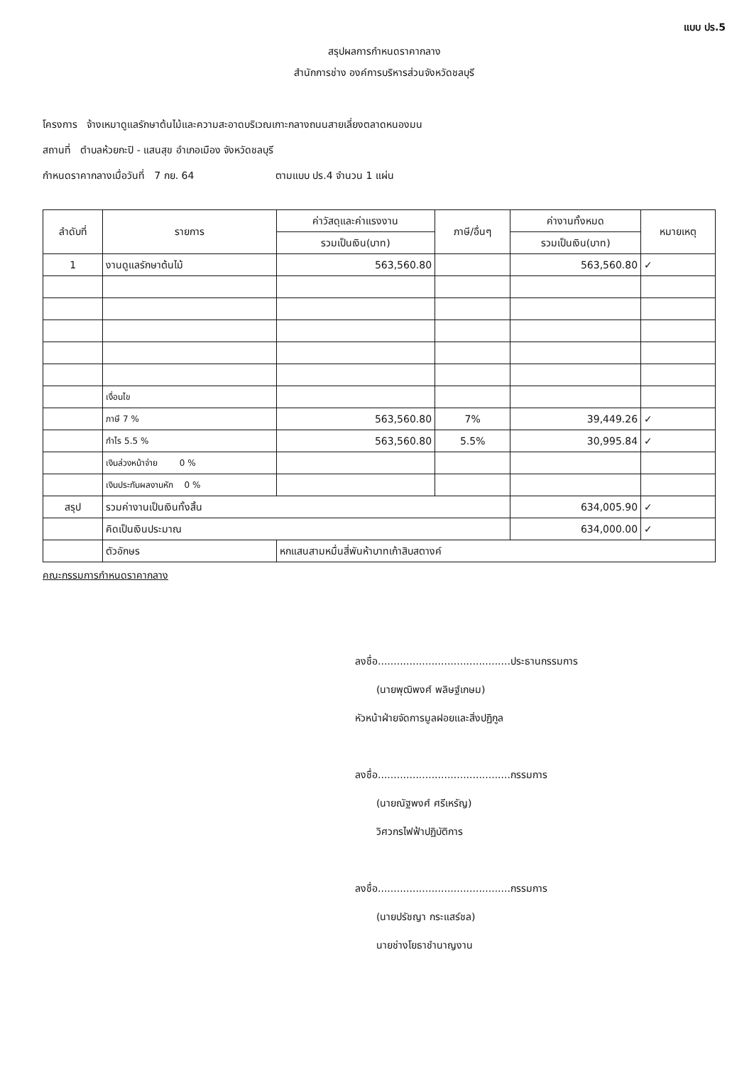แบบ ปร.5
สรุปผลการกำหนดราคากลาง
สำนักการช่าง องค์การบริหารส่วนจังหวัดชลบุรี
โครงการ จ้างเหมาดูแลรักษาต้นไม้และความสะอาดบริเวณเกาะกลางถนนสายเลี่ยงตลาดหนองมน
สถานที่ ตำบลห้วยกะปิ - แสนสุข อำเภอเมือง จังหวัดชลบุรี
กำหนดราคากลางเมื่อวันที่ 7 กย. 64 ตามแบบ ปร.4 จำนวน 1 แผ่น
| ลำดับที่ | รายการ | ค่าวัสดุและค่าแรงงาน | ภาษี/อื่นๆ | ค่างานทั้งหมด | หมายเหตุ |
| --- | --- | --- | --- | --- | --- |
| | | รวมเป็นเงิน(บาท) | | รวมเป็นเงิน(บาท) | |
| 1 | งานดูแลรักษาต้นไม้ | 563,560.80 | | 563,560.80 | ✓ |
| | เงื่อนไข | | | | |
| | ภาษี 7 % | 563,560.80 | 7% | 39,449.26 | ✓ |
| | กำไร 5.5 % | 563,560.80 | 5.5% | 30,995.84 | ✓ |
| | เงินล่วงหน้าจ่าย 0 % | | | | |
| | เงินประกันผลงานหัก 0 % | | | | |
| สรุป | รวมค่างานเป็นเงินทั้งสิ้น | | | 634,005.90 | ✓ |
| | คิดเป็นเงินประมาณ | | | 634,000.00 | ✓ |
| | ตัวอักษร | หกแสนสามหมื่นสี่พันห้าบาทเก้าสิบสตางค์ | | | |
คณะกรรมการกำหนดราคากลาง
ลงชื่อ..........................................ประธานกรรมการ
(นายพุฒิพงศ์ พลิษฐ์เกษม)
หัวหน้าฝ่ายจัดการมูลฝอยและสิ่งปฏิกูล
ลงชื่อ..........................................กรรมการ
(นายณัฐพงศ์ ศรีเหรัญ)
วิศวกรไฟฟ้าปฏิบัติการ
ลงชื่อ..........................................กรรมการ
(นายปรัชญา กระแสร์ชล)
นายช่างโยธาชำนาญงาน